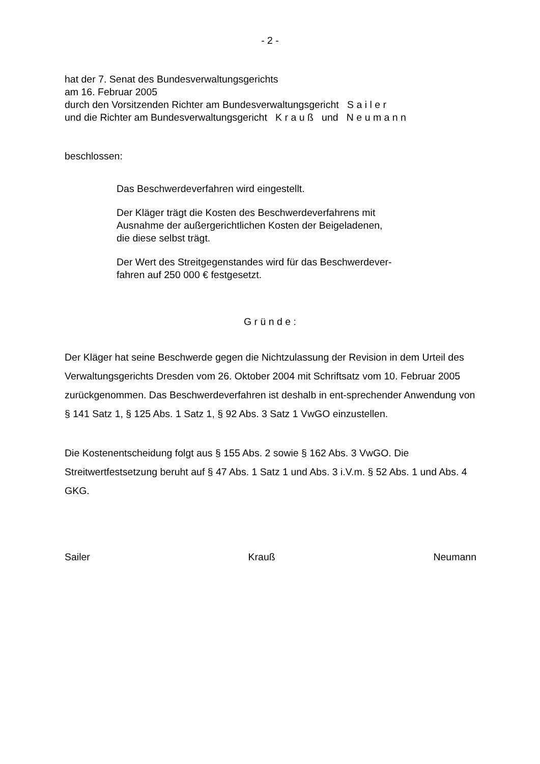- 2 -
hat der 7. Senat des Bundesverwaltungsgerichts
am 16. Februar 2005
durch den Vorsitzenden Richter am Bundesverwaltungsgericht S a i l e r
und die Richter am Bundesverwaltungsgericht K r a u ß und N e u m a n n
beschlossen:
Das Beschwerdeverfahren wird eingestellt.
Der Kläger trägt die Kosten des Beschwerdeverfahrens mit
Ausnahme der außergerichtlichen Kosten der Beigeladenen,
die diese selbst trägt.
Der Wert des Streitgegenstandes wird für das Beschwerdever-
fahren auf 250 000 € festgesetzt.
G r ü n d e :
Der Kläger hat seine Beschwerde gegen die Nichtzulassung der Revision in dem Urteil des Verwaltungsgerichts Dresden vom 26. Oktober 2004 mit Schriftsatz vom 10. Februar 2005 zurückgenommen. Das Beschwerdeverfahren ist deshalb in ent-sprechender Anwendung von § 141 Satz 1, § 125 Abs. 1 Satz 1, § 92 Abs. 3 Satz 1 VwGO einzustellen.
Die Kostenentscheidung folgt aus § 155 Abs. 2 sowie § 162 Abs. 3 VwGO. Die Streitwertfestsetzung beruht auf § 47 Abs. 1 Satz 1 und Abs. 3 i.V.m. § 52 Abs. 1 und Abs. 4 GKG.
Sailer Krauß Neumann